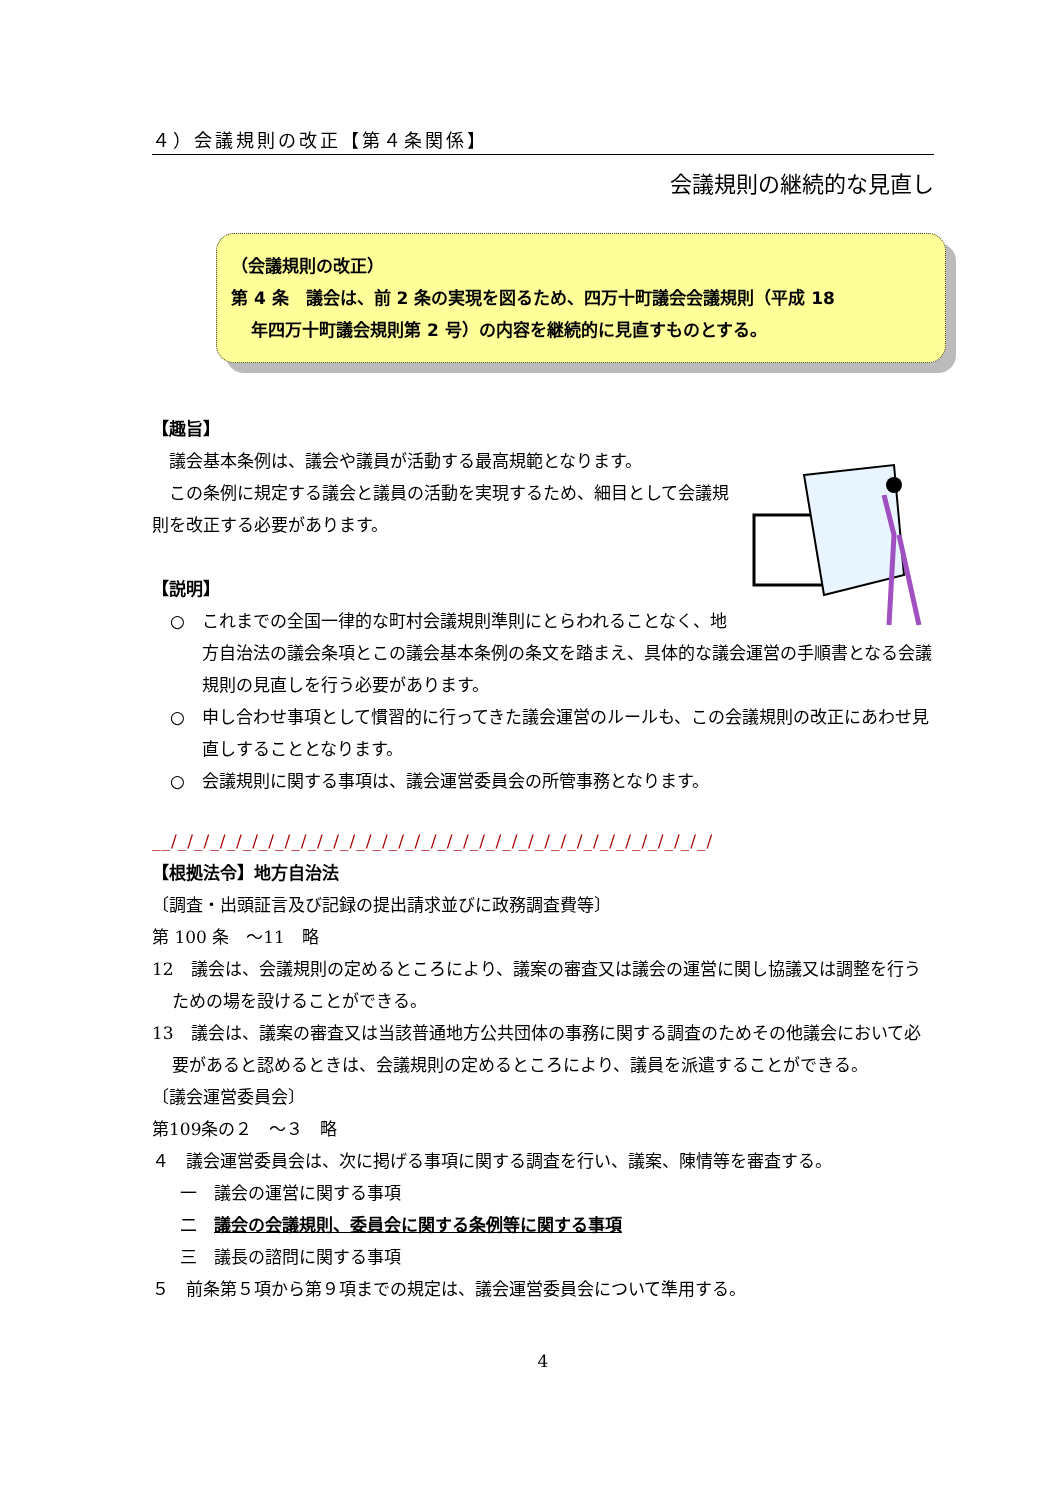４）会議規則の改正【第４条関係】
会議規則の継続的な見直し
（会議規則の改正）
第 4 条　議会は、前 2 条の実現を図るため、四万十町議会会議規則（平成 18
年四万十町議会規則第 2 号）の内容を継続的に見直すものとする。
【趣旨】
　議会基本条例は、議会や議員が活動する最高規範となります。
　この条例に規定する議会と議員の活動を実現するため、細目として会議規則を改正する必要があります。
【説明】
○　これまでの全国一律的な町村会議規則準則にとらわれることなく、地方自治法の議会条項とこの議会基本条例の条文を踏まえ、具体的な議会運営の手順書となる会議規則の見直しを行う必要があります。
○　申し合わせ事項として慣習的に行ってきた議会運営のルールも、この会議規則の改正にあわせ見直しすることとなります。
○　会議規則に関する事項は、議会運営委員会の所管事務となります。
__/_/_/_/_/_/_/_/_/_/_/_/_/_/_/_/_/_/_/_/_/_/_/_/_/_/_/_/_/_/_/_/_/_/
【根拠法令】地方自治法
〔調査・出頭証言及び記録の提出請求並びに政務調査費等〕
第 100 条　～11　略
12　議会は、会議規則の定めるところにより、議案の審査又は議会の運営に関し協議又は調整を行うための場を設けることができる。
13　議会は、議案の審査又は当該普通地方公共団体の事務に関する調査のためその他議会において必要があると認めるときは、会議規則の定めるところにより、議員を派遣することができる。
〔議会運営委員会〕
第109条の２　～３　略
４　議会運営委員会は、次に掲げる事項に関する調査を行い、議案、陳情等を審査する。
一　議会の運営に関する事項
二　議会の会議規則、委員会に関する条例等に関する事項
三　議長の諮問に関する事項
５　前条第５項から第９項までの規定は、議会運営委員会について準用する。
4